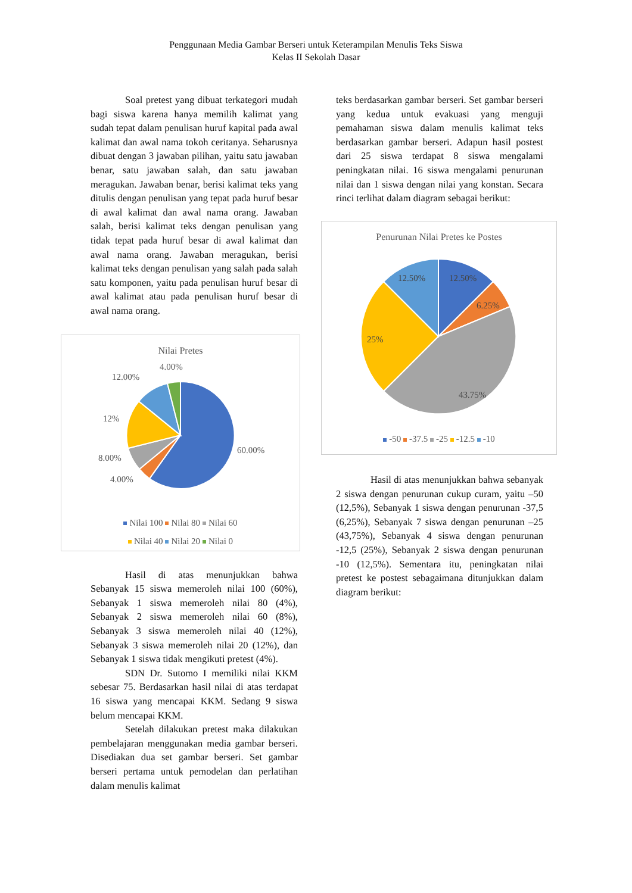Penggunaan Media Gambar Berseri untuk Keterampilan Menulis Teks Siswa
Kelas II Sekolah Dasar
Soal pretest yang dibuat terkategori mudah bagi siswa karena hanya memilih kalimat yang sudah tepat dalam penulisan huruf kapital pada awal kalimat dan awal nama tokoh ceritanya. Seharusnya dibuat dengan 3 jawaban pilihan, yaitu satu jawaban benar, satu jawaban salah, dan satu jawaban meragukan. Jawaban benar, berisi kalimat teks yang ditulis dengan penulisan yang tepat pada huruf besar di awal kalimat dan awal nama orang. Jawaban salah, berisi kalimat teks dengan penulisan yang tidak tepat pada huruf besar di awal kalimat dan awal nama orang. Jawaban meragukan, berisi kalimat teks dengan penulisan yang salah pada salah satu komponen, yaitu pada penulisan huruf besar di awal kalimat atau pada penulisan huruf besar di awal nama orang.
Nilai Pretes
4.00%
12.00%
12%
8.00%
4.00%
60.00%
Nilai 100 Nilai 80 Nilai 60
Nilai 40 Nilai 20 Nilai 0
Hasil di atas menunjukkan bahwa Sebanyak 15 siswa memeroleh nilai 100 (60%), Sebanyak 1 siswa memeroleh nilai 80 (4%), Sebanyak 2 siswa memeroleh nilai 60 (8%), Sebanyak 3 siswa memeroleh nilai 40 (12%), Sebanyak 3 siswa memeroleh nilai 20 (12%), dan Sebanyak 1 siswa tidak mengikuti pretest (4%).
SDN Dr. Sutomo I memiliki nilai KKM sebesar 75. Berdasarkan hasil nilai di atas terdapat 16 siswa yang mencapai KKM. Sedang 9 siswa belum mencapai KKM.
Setelah dilakukan pretest maka dilakukan pembelajaran menggunakan media gambar berseri. Disediakan dua set gambar berseri. Set gambar berseri pertama untuk pemodelan dan perlatihan dalam menulis kalimat
teks berdasarkan gambar berseri. Set gambar berseri yang kedua untuk evakuasi yang menguji pemahaman siswa dalam menulis kalimat teks berdasarkan gambar berseri. Adapun hasil postest dari 25 siswa terdapat 8 siswa mengalami peningkatan nilai. 16 siswa mengalami penurunan nilai dan 1 siswa dengan nilai yang konstan. Secara rinci terlihat dalam diagram sebagai berikut:
Penurunan Nilai Pretes ke Postes
12.50%
12.50%
6.25%
25%
43.75%
-50 -37.5 -25 -12.5 -10
Hasil di atas menunjukkan bahwa sebanyak 2 siswa dengan penurunan cukup curam, yaitu –50 (12,5%), Sebanyak 1 siswa dengan penurunan -37,5 (6,25%), Sebanyak 7 siswa dengan penurunan –25 (43,75%), Sebanyak 4 siswa dengan penurunan -12,5 (25%), Sebanyak 2 siswa dengan penurunan -10 (12,5%). Sementara itu, peningkatan nilai pretest ke postest sebagaimana ditunjukkan dalam diagram berikut: